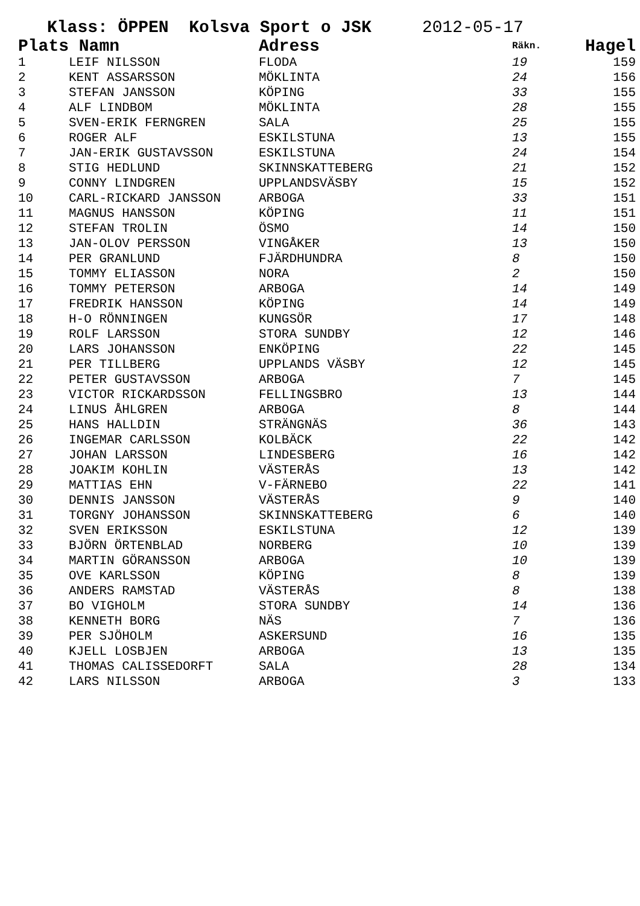Klass: ÖPPEN Kolsva Sport o JSK 2012-05-17
| Plats | Namn | Adress | Räkn. | Hagel |
| --- | --- | --- | --- | --- |
| 1 | LEIF NILSSON | FLODA | 19 | 159 |
| 2 | KENT ASSARSSON | MÖKLINTA | 24 | 156 |
| 3 | STEFAN JANSSON | KÖPING | 33 | 155 |
| 4 | ALF LINDBOM | MÖKLINTA | 28 | 155 |
| 5 | SVEN-ERIK FERNGREN | SALA | 25 | 155 |
| 6 | ROGER ALF | ESKILSTUNA | 13 | 155 |
| 7 | JAN-ERIK GUSTAVSSON | ESKILSTUNA | 24 | 154 |
| 8 | STIG HEDLUND | SKINNSKATTEBERG | 21 | 152 |
| 9 | CONNY LINDGREN | UPPLANDSVÄSBY | 15 | 152 |
| 10 | CARL-RICKARD JANSSON | ARBOGA | 33 | 151 |
| 11 | MAGNUS HANSSON | KÖPING | 11 | 151 |
| 12 | STEFAN TROLIN | ÖSMO | 14 | 150 |
| 13 | JAN-OLOV PERSSON | VINGÅKER | 13 | 150 |
| 14 | PER GRANLUND | FJÄRDHUNDRA | 8 | 150 |
| 15 | TOMMY ELIASSON | NORA | 2 | 150 |
| 16 | TOMMY PETERSON | ARBOGA | 14 | 149 |
| 17 | FREDRIK HANSSON | KÖPING | 14 | 149 |
| 18 | H-O RÖNNINGEN | KUNGSÖR | 17 | 148 |
| 19 | ROLF LARSSON | STORA SUNDBY | 12 | 146 |
| 20 | LARS JOHANSSON | ENKÖPING | 22 | 145 |
| 21 | PER TILLBERG | UPPLANDS VÄSBY | 12 | 145 |
| 22 | PETER GUSTAVSSON | ARBOGA | 7 | 145 |
| 23 | VICTOR RICKARDSSON | FELLINGSBRO | 13 | 144 |
| 24 | LINUS ÅHLGREN | ARBOGA | 8 | 144 |
| 25 | HANS HALLDIN | STRÄNGNÄS | 36 | 143 |
| 26 | INGEMAR CARLSSON | KOLBÄCK | 22 | 142 |
| 27 | JOHAN LARSSON | LINDESBERG | 16 | 142 |
| 28 | JOAKIM KOHLIN | VÄSTERÅS | 13 | 142 |
| 29 | MATTIAS EHN | V-FÄRNEBO | 22 | 141 |
| 30 | DENNIS JANSSON | VÄSTERÅS | 9 | 140 |
| 31 | TORGNY JOHANSSON | SKINNSKATTEBERG | 6 | 140 |
| 32 | SVEN ERIKSSON | ESKILSTUNA | 12 | 139 |
| 33 | BJÖRN ÖRTENBLAD | NORBERG | 10 | 139 |
| 34 | MARTIN GÖRANSSON | ARBOGA | 10 | 139 |
| 35 | OVE KARLSSON | KÖPING | 8 | 139 |
| 36 | ANDERS RAMSTAD | VÄSTERÅS | 8 | 138 |
| 37 | BO VIGHOLM | STORA SUNDBY | 14 | 136 |
| 38 | KENNETH BORG | NÄS | 7 | 136 |
| 39 | PER SJÖHOLM | ASKERSUND | 16 | 135 |
| 40 | KJELL LOSBJEN | ARBOGA | 13 | 135 |
| 41 | THOMAS CALISSEDORFT | SALA | 28 | 134 |
| 42 | LARS NILSSON | ARBOGA | 3 | 133 |